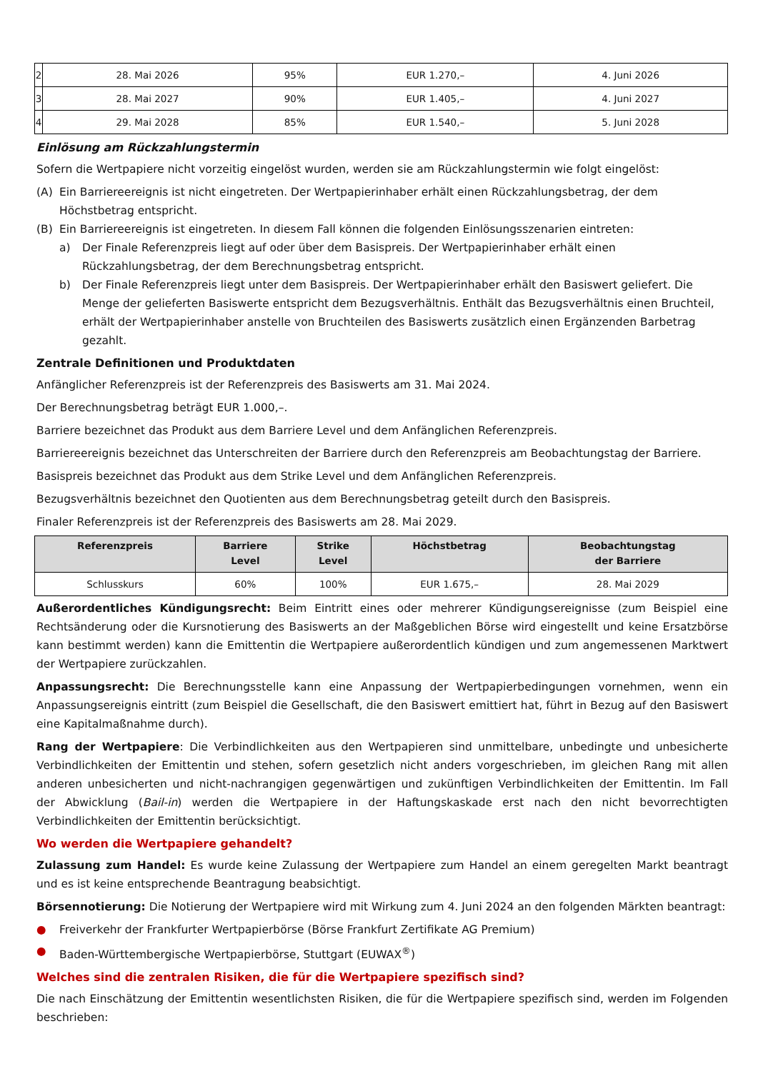| 2 | 28. Mai 2026 | 95% | EUR 1.270,– | 4. Juni 2026 |
| 3 | 28. Mai 2027 | 90% | EUR 1.405,– | 4. Juni 2027 |
| 4 | 29. Mai 2028 | 85% | EUR 1.540,– | 5. Juni 2028 |
Einlösung am Rückzahlungstermin
Sofern die Wertpapiere nicht vorzeitig eingelöst wurden, werden sie am Rückzahlungstermin wie folgt eingelöst:
(A) Ein Barriereereignis ist nicht eingetreten. Der Wertpapierinhaber erhält einen Rückzahlungsbetrag, der dem Höchstbetrag entspricht.
(B) Ein Barriereereignis ist eingetreten. In diesem Fall können die folgenden Einlösungsszenarien eintreten:
a) Der Finale Referenzpreis liegt auf oder über dem Basispreis. Der Wertpapierinhaber erhält einen Rückzahlungsbetrag, der dem Berechnungsbetrag entspricht.
b) Der Finale Referenzpreis liegt unter dem Basispreis. Der Wertpapierinhaber erhält den Basiswert geliefert. Die Menge der gelieferten Basiswerte entspricht dem Bezugsverhältnis. Enthält das Bezugsverhältnis einen Bruchteil, erhält der Wertpapierinhaber anstelle von Bruchteilen des Basiswerts zusätzlich einen Ergänzenden Barbetrag gezahlt.
Zentrale Definitionen und Produktdaten
Anfänglicher Referenzpreis ist der Referenzpreis des Basiswerts am 31. Mai 2024.
Der Berechnungsbetrag beträgt EUR 1.000,–.
Barriere bezeichnet das Produkt aus dem Barriere Level und dem Anfänglichen Referenzpreis.
Barriereereignis bezeichnet das Unterschreiten der Barriere durch den Referenzpreis am Beobachtungstag der Barriere.
Basispreis bezeichnet das Produkt aus dem Strike Level und dem Anfänglichen Referenzpreis.
Bezugsverhältnis bezeichnet den Quotienten aus dem Berechnungsbetrag geteilt durch den Basispreis.
Finaler Referenzpreis ist der Referenzpreis des Basiswerts am 28. Mai 2029.
| Referenzpreis | Barriere Level | Strike Level | Höchstbetrag | Beobachtungstag der Barriere |
| --- | --- | --- | --- | --- |
| Schlusskurs | 60% | 100% | EUR 1.675,– | 28. Mai 2029 |
Außerordentliches Kündigungsrecht: Beim Eintritt eines oder mehrerer Kündigungsereignisse (zum Beispiel eine Rechtsänderung oder die Kursnotierung des Basiswerts an der Maßgeblichen Börse wird eingestellt und keine Ersatzbörse kann bestimmt werden) kann die Emittentin die Wertpapiere außerordentlich kündigen und zum angemessenen Marktwert der Wertpapiere zurückzahlen.
Anpassungsrecht: Die Berechnungsstelle kann eine Anpassung der Wertpapierbedingungen vornehmen, wenn ein Anpassungsereignis eintritt (zum Beispiel die Gesellschaft, die den Basiswert emittiert hat, führt in Bezug auf den Basiswert eine Kapitalmaßnahme durch).
Rang der Wertpapiere: Die Verbindlichkeiten aus den Wertpapieren sind unmittelbare, unbedingte und unbesicherte Verbindlichkeiten der Emittentin und stehen, sofern gesetzlich nicht anders vorgeschrieben, im gleichen Rang mit allen anderen unbesicherten und nicht-nachrangigen gegenwärtigen und zukünftigen Verbindlichkeiten der Emittentin. Im Fall der Abwicklung (Bail-in) werden die Wertpapiere in der Haftungskaskade erst nach den nicht bevorrechtigten Verbindlichkeiten der Emittentin berücksichtigt.
Wo werden die Wertpapiere gehandelt?
Zulassung zum Handel: Es wurde keine Zulassung der Wertpapiere zum Handel an einem geregelten Markt beantragt und es ist keine entsprechende Beantragung beabsichtigt.
Börsennotierung: Die Notierung der Wertpapiere wird mit Wirkung zum 4. Juni 2024 an den folgenden Märkten beantragt:
● Freiverkehr der Frankfurter Wertpapierbörse (Börse Frankfurt Zertifikate AG Premium)
● Baden-Württembergische Wertpapierbörse, Stuttgart (EUWAX<sup>®</sup>)
Welches sind die zentralen Risiken, die für die Wertpapiere spezifisch sind?
Die nach Einschätzung der Emittentin wesentlichsten Risiken, die für die Wertpapiere spezifisch sind, werden im Folgenden beschrieben: